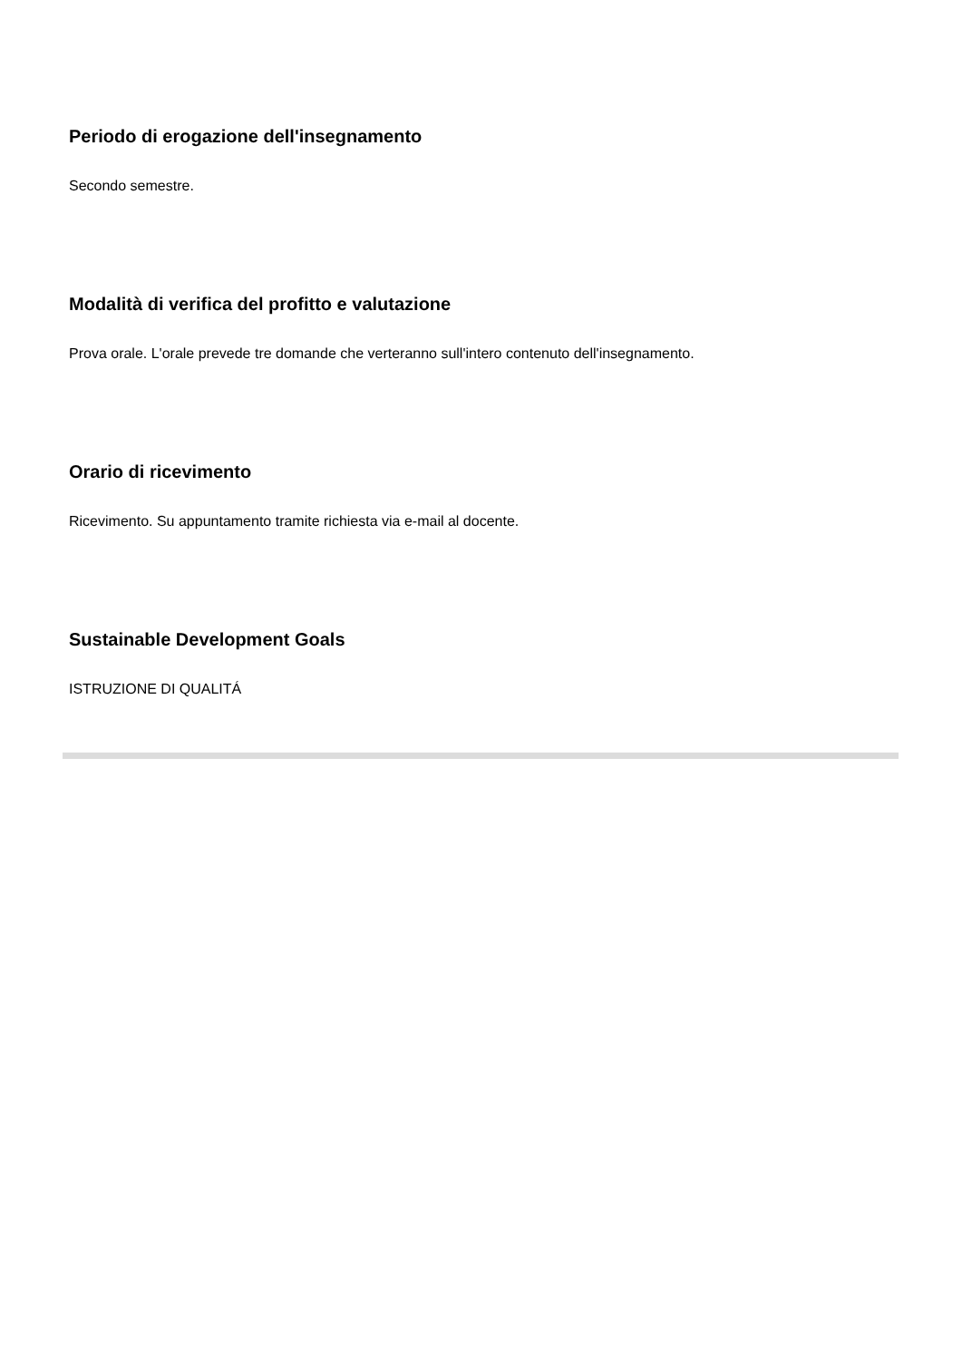Periodo di erogazione dell'insegnamento
Secondo semestre.
Modalità di verifica del profitto e valutazione
Prova orale. L'orale prevede tre domande che verteranno sull'intero contenuto dell'insegnamento.
Orario di ricevimento
Ricevimento. Su appuntamento tramite richiesta via e-mail al docente.
Sustainable Development Goals
ISTRUZIONE DI QUALITÁ